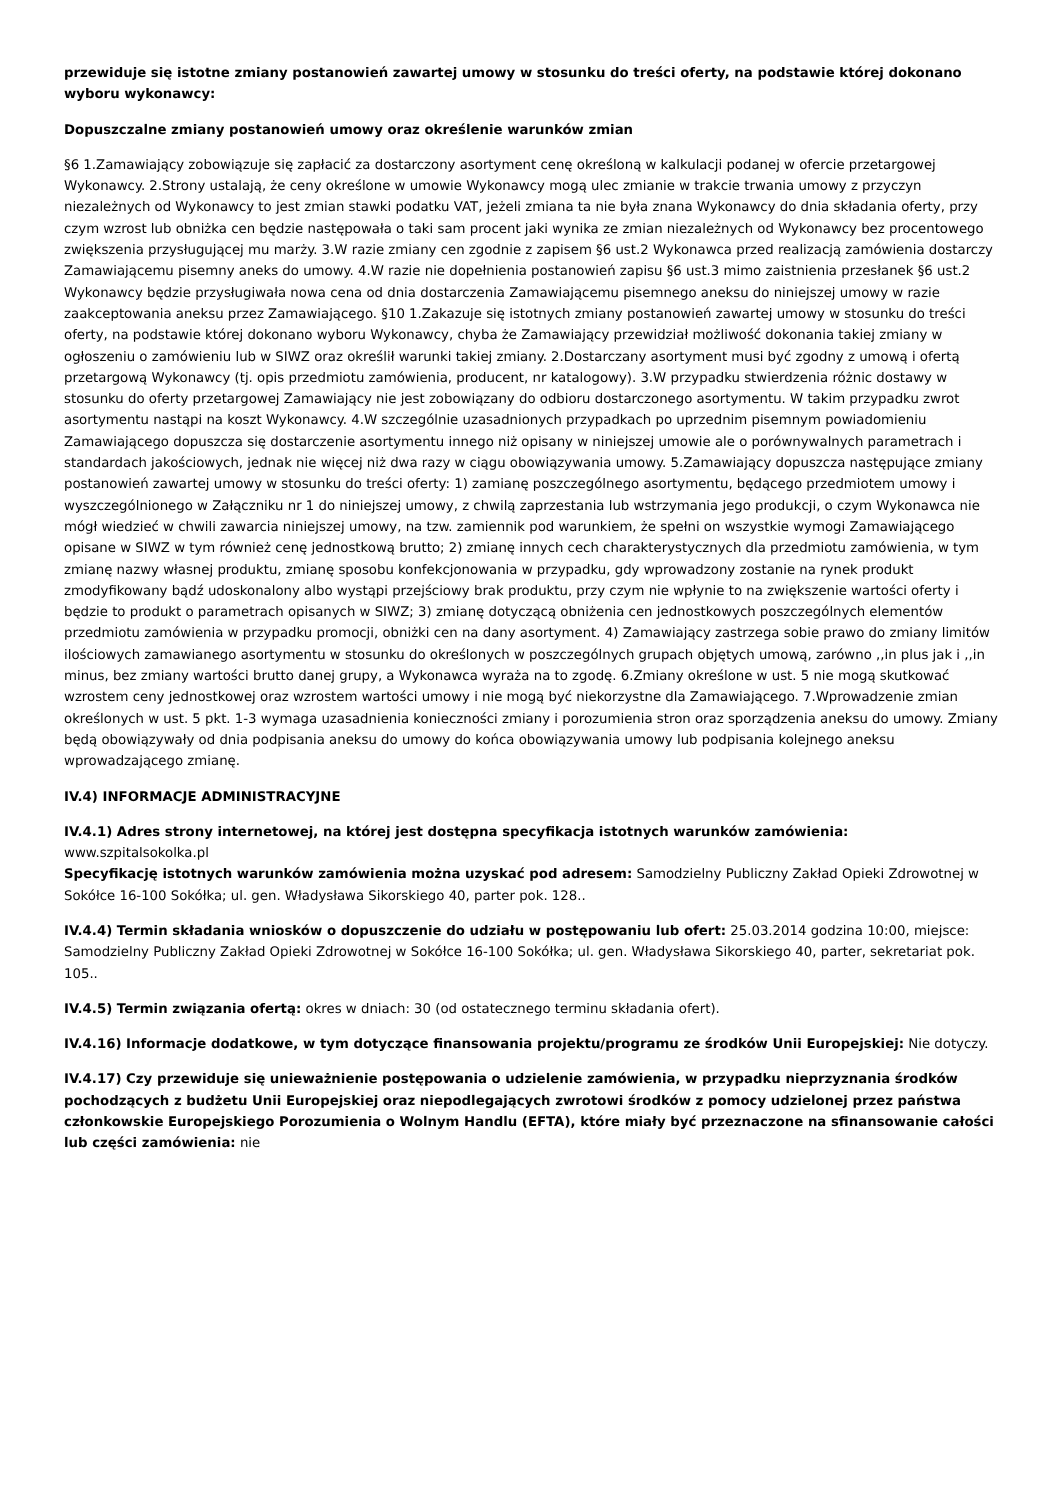przewiduje się istotne zmiany postanowień zawartej umowy w stosunku do treści oferty, na podstawie której dokonano wyboru wykonawcy:
Dopuszczalne zmiany postanowień umowy oraz określenie warunków zmian
§6 1.Zamawiający zobowiązuje się zapłacić za dostarczony asortyment cenę określoną w kalkulacji podanej w ofercie przetargowej Wykonawcy. 2.Strony ustalają, że ceny określone w umowie Wykonawcy mogą ulec zmianie w trakcie trwania umowy z przyczyn niezależnych od Wykonawcy to jest zmian stawki podatku VAT, jeżeli zmiana ta nie była znana Wykonawcy do dnia składania oferty, przy czym wzrost lub obniżka cen będzie następowała o taki sam procent jaki wynika ze zmian niezależnych od Wykonawcy bez procentowego zwiększenia przysługującej mu marży. 3.W razie zmiany cen zgodnie z zapisem §6 ust.2 Wykonawca przed realizacją zamówienia dostarczy Zamawiającemu pisemny aneks do umowy. 4.W razie nie dopełnienia postanowień zapisu §6 ust.3 mimo zaistnienia przesłanek §6 ust.2 Wykonawcy będzie przysługiwała nowa cena od dnia dostarczenia Zamawiającemu pisemnego aneksu do niniejszej umowy w razie zaakceptowania aneksu przez Zamawiającego. §10 1.Zakazuje się istotnych zmiany postanowień zawartej umowy w stosunku do treści oferty, na podstawie której dokonano wyboru Wykonawcy, chyba że Zamawiający przewidział możliwość dokonania takiej zmiany w ogłoszeniu o zamówieniu lub w SIWZ oraz określił warunki takiej zmiany. 2.Dostarczany asortyment musi być zgodny z umową i ofertą przetargową Wykonawcy (tj. opis przedmiotu zamówienia, producent, nr katalogowy). 3.W przypadku stwierdzenia różnic dostawy w stosunku do oferty przetargowej Zamawiający nie jest zobowiązany do odbioru dostarczonego asortymentu. W takim przypadku zwrot asortymentu nastąpi na koszt Wykonawcy. 4.W szczególnie uzasadnionych przypadkach po uprzednim pisemnym powiadomieniu Zamawiającego dopuszcza się dostarczenie asortymentu innego niż opisany w niniejszej umowie ale o porównywalnych parametrach i standardach jakościowych, jednak nie więcej niż dwa razy w ciągu obowiązywania umowy. 5.Zamawiający dopuszcza następujące zmiany postanowień zawartej umowy w stosunku do treści oferty: 1) zamianę poszczególnego asortymentu, będącego przedmiotem umowy i wyszczególnionego w Załączniku nr 1 do niniejszej umowy, z chwilą zaprzestania lub wstrzymania jego produkcji, o czym Wykonawca nie mógł wiedzieć w chwili zawarcia niniejszej umowy, na tzw. zamiennik pod warunkiem, że spełni on wszystkie wymogi Zamawiającego opisane w SIWZ w tym również cenę jednostkową brutto; 2) zmianę innych cech charakterystycznych dla przedmiotu zamówienia, w tym zmianę nazwy własnej produktu, zmianę sposobu konfekcjonowania w przypadku, gdy wprowadzony zostanie na rynek produkt zmodyfikowany bądź udoskonalony albo wystąpi przejściowy brak produktu, przy czym nie wpłynie to na zwiększenie wartości oferty i będzie to produkt o parametrach opisanych w SIWZ; 3) zmianę dotyczącą obniżenia cen jednostkowych poszczególnych elementów przedmiotu zamówienia w przypadku promocji, obniżki cen na dany asortyment. 4) Zamawiający zastrzega sobie prawo do zmiany limitów ilościowych zamawianego asortymentu w stosunku do określonych w poszczególnych grupach objętych umową, zarówno ,,in plus jak i ,,in minus, bez zmiany wartości brutto danej grupy, a Wykonawca wyraża na to zgodę. 6.Zmiany określone w ust. 5 nie mogą skutkować wzrostem ceny jednostkowej oraz wzrostem wartości umowy i nie mogą być niekorzystne dla Zamawiającego. 7.Wprowadzenie zmian określonych w ust. 5 pkt. 1-3 wymaga uzasadnienia konieczności zmiany i porozumienia stron oraz sporządzenia aneksu do umowy. Zmiany będą obowiązywały od dnia podpisania aneksu do umowy do końca obowiązywania umowy lub podpisania kolejnego aneksu wprowadzającego zmianę.
IV.4) INFORMACJE ADMINISTRACYJNE
IV.4.1) Adres strony internetowej, na której jest dostępna specyfikacja istotnych warunków zamówienia:
www.szpitalsokolka.pl
Specyfikację istotnych warunków zamówienia można uzyskać pod adresem: Samodzielny Publiczny Zakład Opieki Zdrowotnej w Sokółce 16-100 Sokółka; ul. gen. Władysława Sikorskiego 40, parter pok. 128..
IV.4.4) Termin składania wniosków o dopuszczenie do udziału w postępowaniu lub ofert: 25.03.2014 godzina 10:00, miejsce: Samodzielny Publiczny Zakład Opieki Zdrowotnej w Sokółce 16-100 Sokółka; ul. gen. Władysława Sikorskiego 40, parter, sekretariat pok. 105..
IV.4.5) Termin związania ofertą: okres w dniach: 30 (od ostatecznego terminu składania ofert).
IV.4.16) Informacje dodatkowe, w tym dotyczące finansowania projektu/programu ze środków Unii Europejskiej: Nie dotyczy.
IV.4.17) Czy przewiduje się unieważnienie postępowania o udzielenie zamówienia, w przypadku nieprzyznania środków pochodzących z budżetu Unii Europejskiej oraz niepodlegających zwrotowi środków z pomocy udzielonej przez państwa członkowskie Europejskiego Porozumienia o Wolnym Handlu (EFTA), które miały być przeznaczone na sfinansowanie całości lub części zamówienia: nie